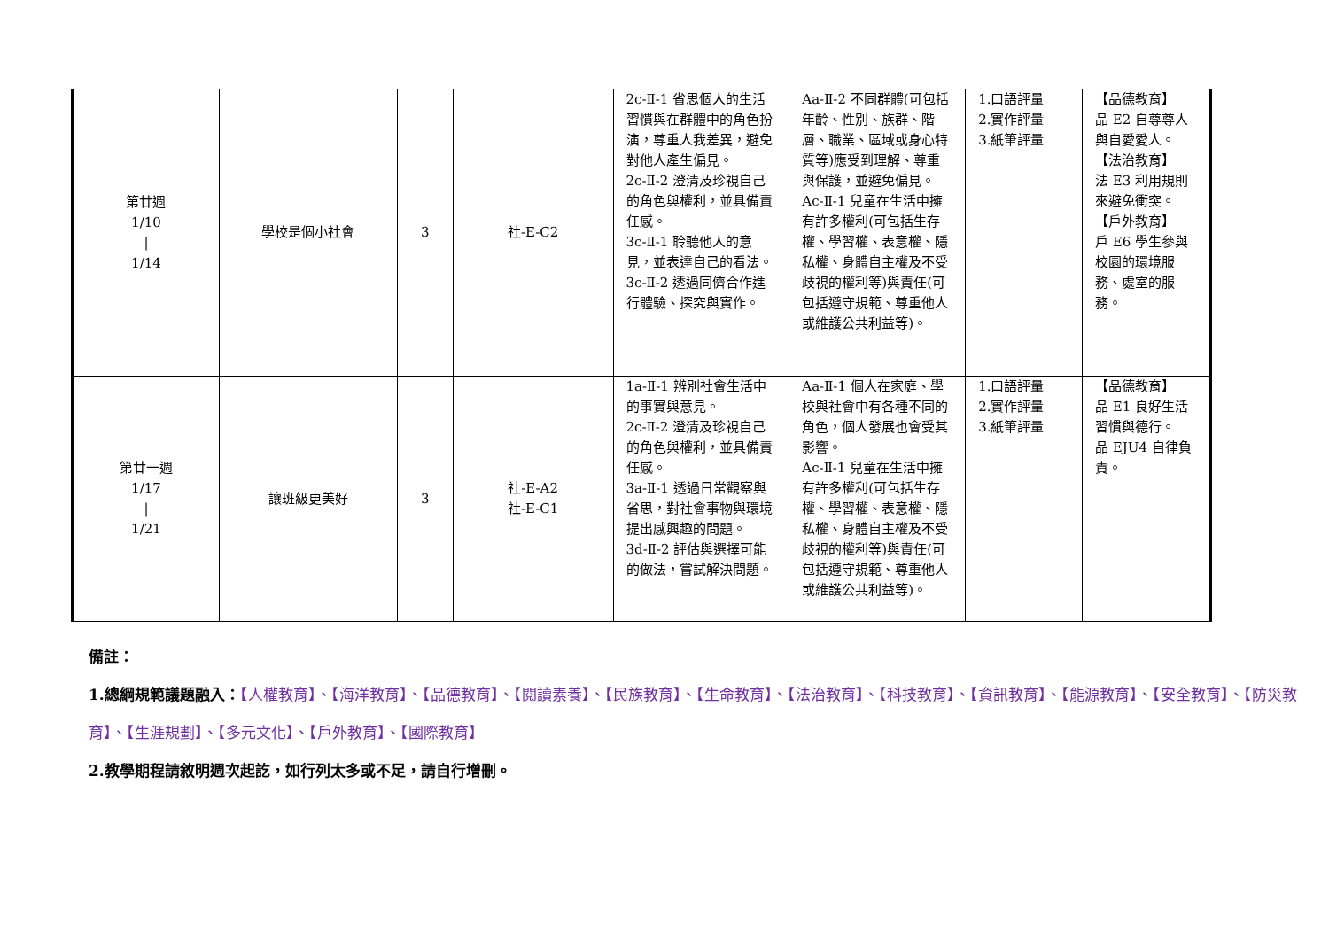| 第廿週 1/10 / 1/14 | 學校是個小社會 | 3 | 社-E-C2 | 2c-Ⅱ-1 省思個人的生活習慣與在群體中的角色扮演，尊重人我差異，避免對他人產生偏見。 2c-Ⅱ-2 澄清及珍視自己的角色與權利，並具備責任感。 3c-Ⅱ-1 聆聽他人的意見，並表達自己的看法。 3c-Ⅱ-2 透過同儕合作進行體驗、探究與實作。 | Aa-Ⅱ-2 不同群體(可包括年齡、性別、族群、階層、職業、區域或身心特質等)應受到理解、尊重與保護，並避免偏見。 Ac-Ⅱ-1 兒童在生活中擁有許多權利(可包括生存權、學習權、表意權、隱私權、身體自主權及不受歧視的權利等)與責任(可包括遵守規範、尊重他人或維護公共利益等)。 | 1.口語評量 2.實作評量 3.紙筆評量 | 【品德教育】 品 E2 自尊尊人與自愛愛人。 【法治教育】 法 E3 利用規則來避免衝突。 【戶外教育】 戶 E6 學生參與校園的環境服務、處室的服務。 |
| 第廿一週 1/17 / 1/21 | 讓班級更美好 | 3 | 社-E-A2 社-E-C1 | 1a-Ⅱ-1 辨別社會生活中的事實與意見。 2c-Ⅱ-2 澄清及珍視自己的角色與權利，並具備責任感。 3a-Ⅱ-1 透過日常觀察與省思，對社會事物與環境提出感興趣的問題。 3d-Ⅱ-2 評估與選擇可能的做法，嘗試解決問題。 | Aa-Ⅱ-1 個人在家庭、學校與社會中有各種不同的角色，個人發展也會受其影響。 Ac-Ⅱ-1 兒童在生活中擁有許多權利(可包括生存權、學習權、表意權、隱私權、身體自主權及不受歧視的權利等)與責任(可包括遵守規範、尊重他人或維護公共利益等)。 | 1.口語評量 2.實作評量 3.紙筆評量 | 【品德教育】 品 E1 良好生活習慣與德行。 品 EJU4 自律負責。 |
備註：
1.總綱規範議題融入：【人權教育】、【海洋教育】、【品德教育】、【閱讀素養】、【民族教育】、【生命教育】、【法治教育】、【科技教育】、【資訊教育】、【能源教育】、【安全教育】、【防災教育】、【生涯規劃】、【多元文化】、【戶外教育】、【國際教育】
2.教學期程請敘明週次起訖，如行列太多或不足，請自行增刪。